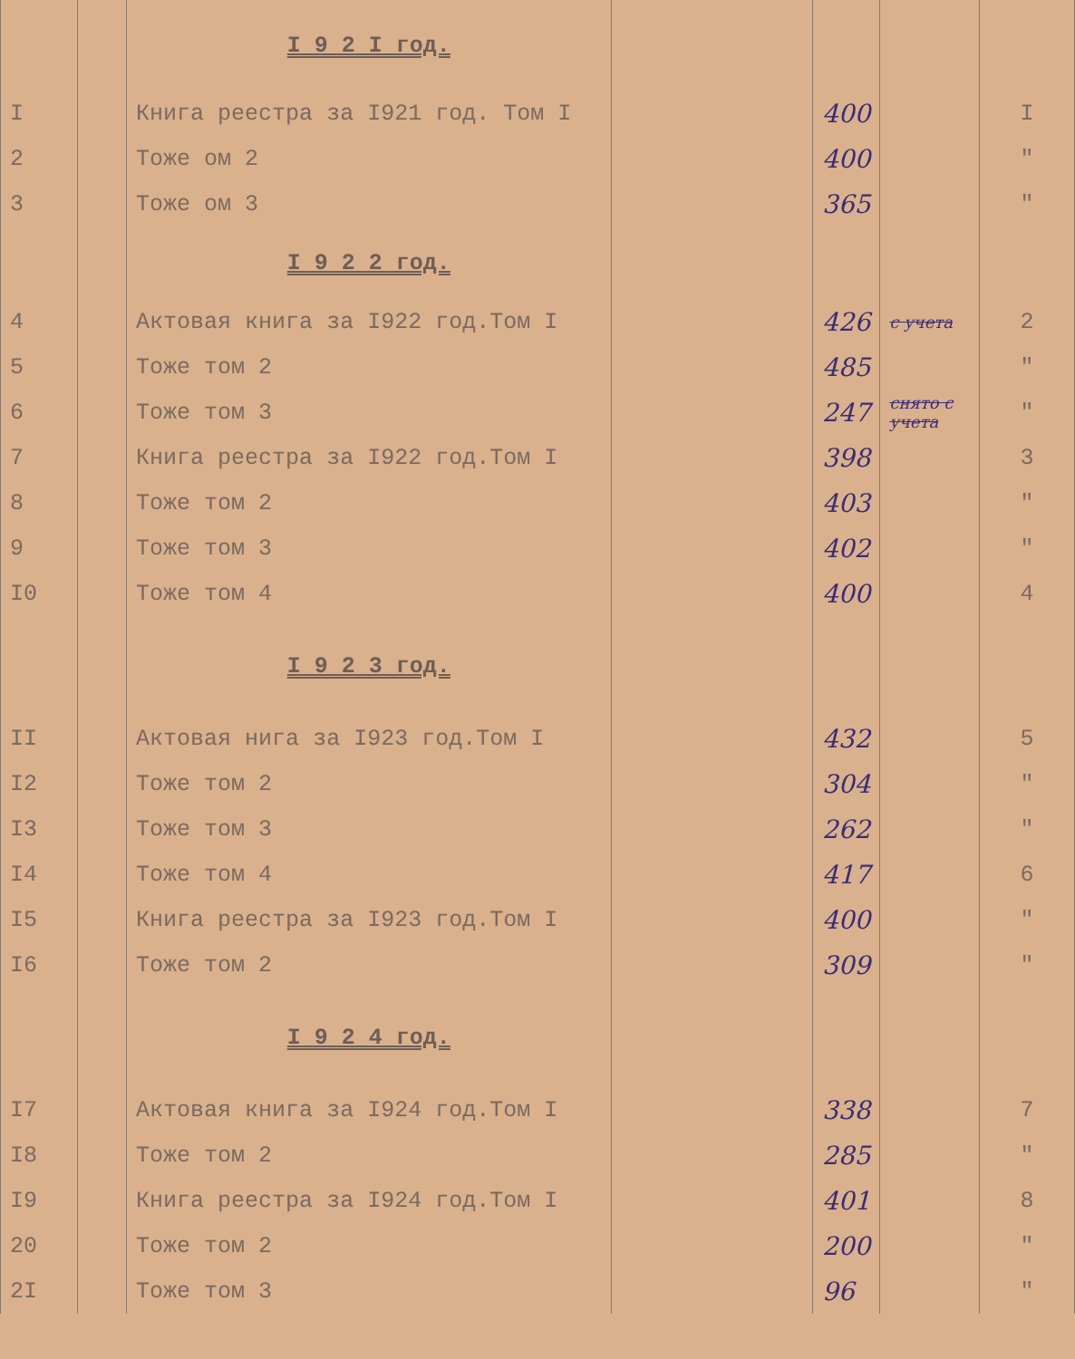| | | I 9 2 I год. | | | | |
| I | | Книга реестра за I921 год. Том I | | 400 | | I |
| 2 | | Тоже ом 2 | | 400 | | " |
| 3 | | Тоже ом 3 | | 365 | | " |
| | | I 9 2 2 год. | | | | |
| 4 | | Актовая книга за I922 год.Том I | | 426 | с учета | 2 |
| 5 | | Тоже том 2 | | 485 | | " |
| 6 | | Тоже том 3 | | 247 | снято с учета | " |
| 7 | | Книга реестра за I922 год.Том I | | 398 | | 3 |
| 8 | | Тоже том 2 | | 403 | | " |
| 9 | | Тоже том 3 | | 402 | | " |
| I0 | | Тоже том 4 | | 400 | | 4 |
| | | I 9 2 3 год. | | | | |
| II | | Актовая нига за I923 год.Том I | | 432 | | 5 |
| I2 | | Тоже том 2 | | 304 | | " |
| I3 | | Тоже том 3 | | 262 | | " |
| I4 | | Тоже том 4 | | 417 | | 6 |
| I5 | | Книга реестра за I923 год.Том I | | 400 | | " |
| I6 | | Тоже том 2 | | 309 | | " |
| | | I 9 2 4 год. | | | | |
| I7 | | Актовая книга за I924 год.Том I | | 338 | | 7 |
| I8 | | Тоже том 2 | | 285 | | " |
| I9 | | Книга реестра за I924 год.Том I | | 401 | | 8 |
| 20 | | Тоже том 2 | | 200 | | " |
| 2I | | Тоже том 3 | | 96 | | " |